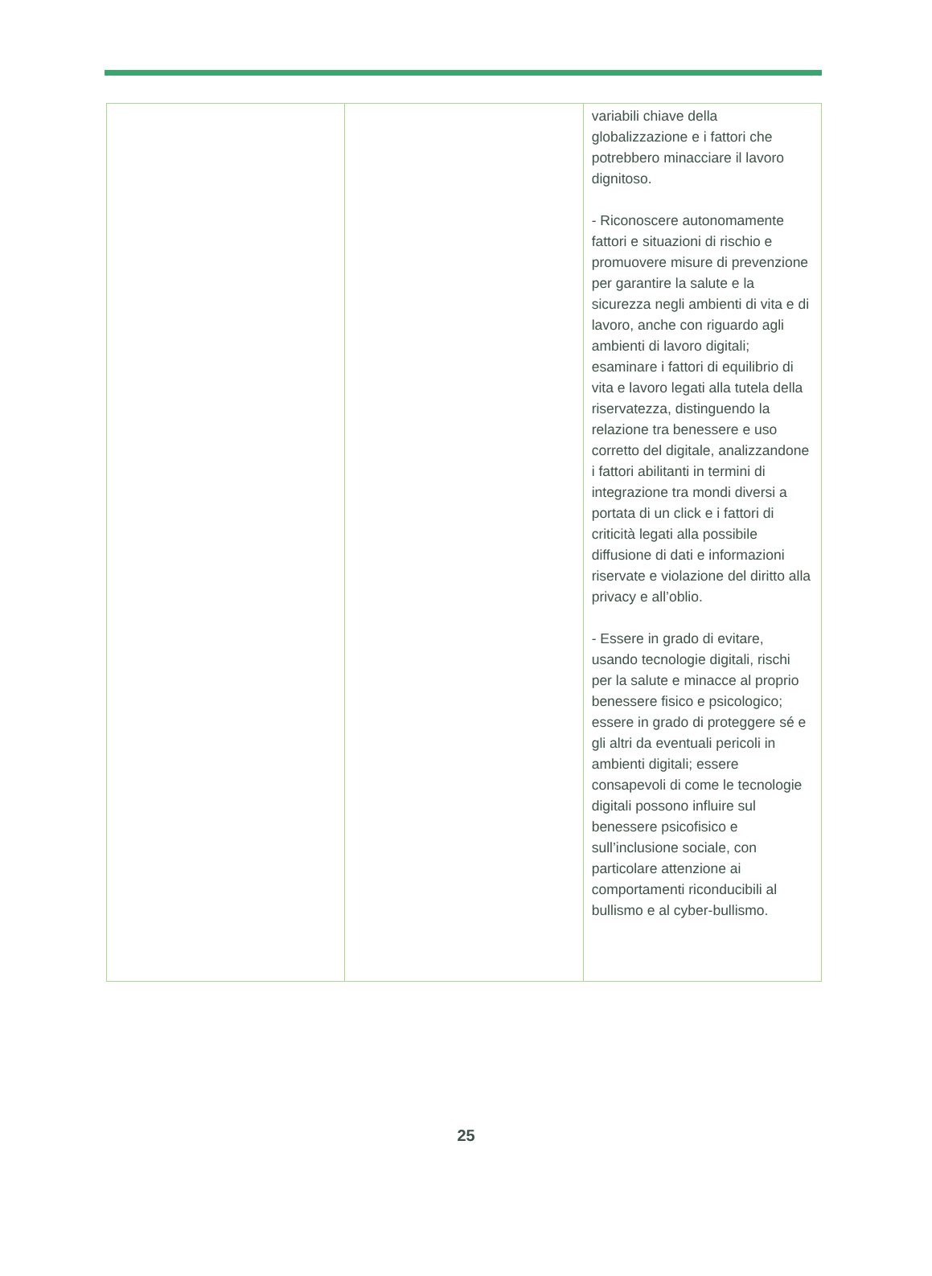| | | variabili chiave della globalizzazione e i fattori che potrebbero minacciare il lavoro dignitoso. - Riconoscere autonomamente fattori e situazioni di rischio e promuovere misure di prevenzione per garantire la salute e la sicurezza negli ambienti di vita e di lavoro, anche con riguardo agli ambienti di lavoro digitali; esaminare i fattori di equilibrio di vita e lavoro legati alla tutela della riservatezza, distinguendo la relazione tra benessere e uso corretto del digitale, analizzandone i fattori abilitanti in termini di integrazione tra mondi diversi a portata di un click e i fattori di criticità legati alla possibile diffusione di dati e informazioni riservate e violazione del diritto alla privacy e all’oblio. - Essere in grado di evitare, usando tecnologie digitali, rischi per la salute e minacce al proprio benessere fisico e psicologico; essere in grado di proteggere sé e gli altri da eventuali pericoli in ambienti digitali; essere consapevoli di come le tecnologie digitali possono influire sul benessere psicofisico e sull’inclusione sociale, con particolare attenzione ai comportamenti riconducibili al bullismo e al cyber-bullismo. |
25